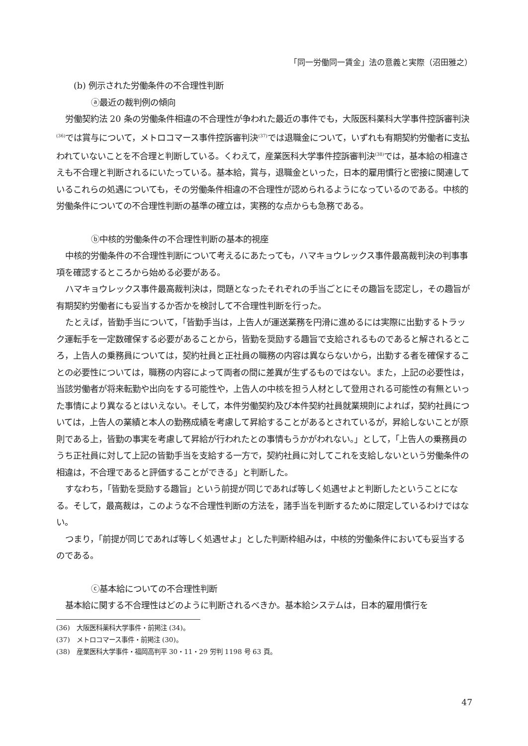「同一労働同一賃金」法の意義と実際（沼田雅之）
(b) 例示された労働条件の不合理性判断
ⓐ最近の裁判例の傾向
労働契約法 20 条の労働条件相違の不合理性が争われた最近の事件でも，大阪医科薬科大学事件控訴審判決<sup>(36)</sup>では賞与について，メトロコマース事件控訴審判決<sup>(37)</sup>では退職金について，いずれも有期契約労働者に支払われていないことを不合理と判断している。くわえて，産業医科大学事件控訴審判決<sup>(38)</sup>では，基本給の相違さえも不合理と判断されるにいたっている。基本給，賞与，退職金といった，日本的雇用慣行と密接に関連しているこれらの処遇についても，その労働条件相違の不合理性が認められるようになっているのである。中核的労働条件についての不合理性判断の基準の確立は，実務的な点からも急務である。
ⓑ中核的労働条件の不合理性判断の基本的視座
中核的労働条件の不合理性判断について考えるにあたっても，ハマキョウレックス事件最高裁判決の判事事項を確認するところから始める必要がある。
ハマキョウレックス事件最高裁判決は，問題となったそれぞれの手当ごとにその趣旨を認定し，その趣旨が有期契約労働者にも妥当するか否かを検討して不合理性判断を行った。
たとえば，皆勤手当について，「皆勤手当は，上告人が運送業務を円滑に進めるには実際に出勤するトラック運転手を一定数確保する必要があることから，皆勤を奨励する趣旨で支給されるものであると解されるところ，上告人の乗務員については，契約社員と正社員の職務の内容は異ならないから，出勤する者を確保することの必要性については，職務の内容によって両者の間に差異が生ずるものではない。また，上記の必要性は，当該労働者が将来転勤や出向をする可能性や，上告人の中核を担う人材として登用される可能性の有無といった事情により異なるとはいえない。そして，本件労働契約及び本件契約社員就業規則によれば，契約社員については，上告人の業績と本人の勤務成績を考慮して昇給することがあるとされているが，昇給しないことが原則である上，皆勤の事実を考慮して昇給が行われたとの事情もうかがわれない。」として，「上告人の乗務員のうち正社員に対して上記の皆勤手当を支給する一方で，契約社員に対してこれを支給しないという労働条件の相違は，不合理であると評価することができる」と判断した。
すなわち，「皆勤を奨励する趣旨」という前提が同じであれば等しく処遇せよと判断したということになる。そして，最高裁は，このような不合理性判断の方法を，諸手当を判断するために限定しているわけではない。
つまり，「前提が同じであれば等しく処遇せよ」とした判断枠組みは，中核的労働条件においても妥当するのである。
ⓒ基本給についての不合理性判断
基本給に関する不合理性はどのように判断されるべきか。基本給システムは，日本的雇用慣行を
(36)　大阪医科薬科大学事件・前掲注 (34)。
(37)　メトロコマース事件・前掲注 (30)。
(38)　産業医科大学事件・福岡高判平 30・11・29 労判 1198 号 63 頁。
47